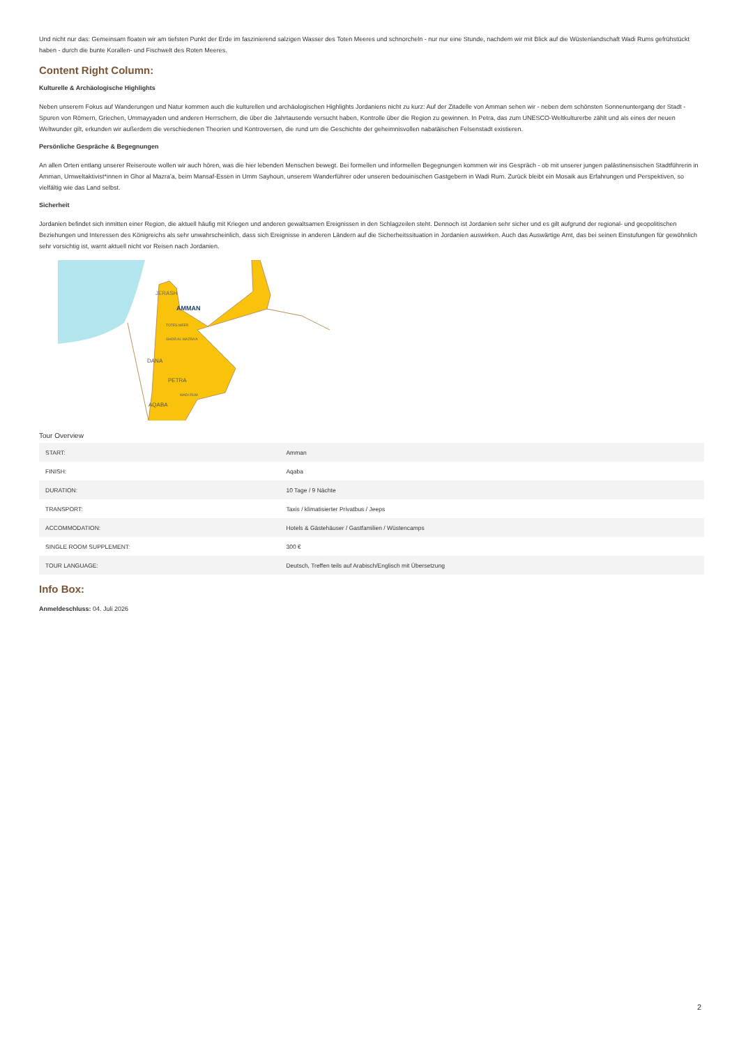Und nicht nur das: Gemeinsam floaten wir am tiefsten Punkt der Erde im faszinierend salzigen Wasser des Toten Meeres und schnorcheln - nur nur eine Stunde, nachdem wir mit Blick auf die Wüstenlandschaft Wadi Rums gefrühstückt haben - durch die bunte Korallen- und Fischwelt des Roten Meeres.
Content Right Column:
Kulturelle & Archäologische Highlights
Neben unserem Fokus auf Wanderungen und Natur kommen auch die kulturellen und archäologischen Highlights Jordaniens nicht zu kurz: Auf der Zitadelle von Amman sehen wir - neben dem schönsten Sonnenuntergang der Stadt - Spuren von Römern, Griechen, Ummayyaden und anderen Herrschern, die über die Jahrtausende versucht haben, Kontrolle über die Region zu gewinnen. In Petra, das zum UNESCO-Weltkulturerbe zählt und als eines der neuen Weltwunder gilt, erkunden wir außerdem die verschiedenen Theorien und Kontroversen, die rund um die Geschichte der geheimnisvollen nabatäischen Felsenstadt existieren.
Persönliche Gespräche & Begegnungen
An allen Orten entlang unserer Reiseroute wollen wir auch hören, was die hier lebenden Menschen bewegt. Bei formellen und informellen Begegnungen kommen wir ins Gespräch - ob mit unserer jungen palästinensischen Stadtführerin in Amman, Umweltaktivist*innen in Ghor al Mazra'a, beim Mansaf-Essen in Umm Sayhoun, unserem Wanderführer oder unseren bedouinischen Gastgebern in Wadi Rum. Zurück bleibt ein Mosaik aus Erfahrungen und Perspektiven, so vielfältig wie das Land selbst.
Sicherheit
Jordanien befindet sich inmitten einer Region, die aktuell häufig mit Kriegen und anderen gewaltsamen Ereignissen in den Schlagzeilen steht. Dennoch ist Jordanien sehr sicher und es gilt aufgrund der regional- und geopolitischen Beziehungen und Interessen des Königreichs als sehr unwahrscheinlich, dass sich Ereignisse in anderen Ländern auf die Sicherheitssituation in Jordanien auswirken. Auch das Auswärtige Amt, das bei seinen Einstufungen für gewöhnlich sehr vorsichtig ist, warnt aktuell nicht vor Reisen nach Jordanien.
JERASH
AMMAN
TOTES MEER
GHOR AL-MAZRA'A
DANA
PETRA
WADI RUM
AQABA
Tour Overview
| START: | Amman |
| FINISH: | Aqaba |
| DURATION: | 10 Tage / 9 Nächte |
| TRANSPORT: | Taxis / klimatisierter Privatbus / Jeeps |
| ACCOMMODATION: | Hotels & Gästehäuser / Gastfamilien / Wüstencamps |
| SINGLE ROOM SUPPLEMENT: | 300 € |
| TOUR LANGUAGE: | Deutsch, Treffen teils auf Arabisch/Englisch mit Übersetzung |
Info Box:
Anmeldeschluss: 04. Juli 2026
2